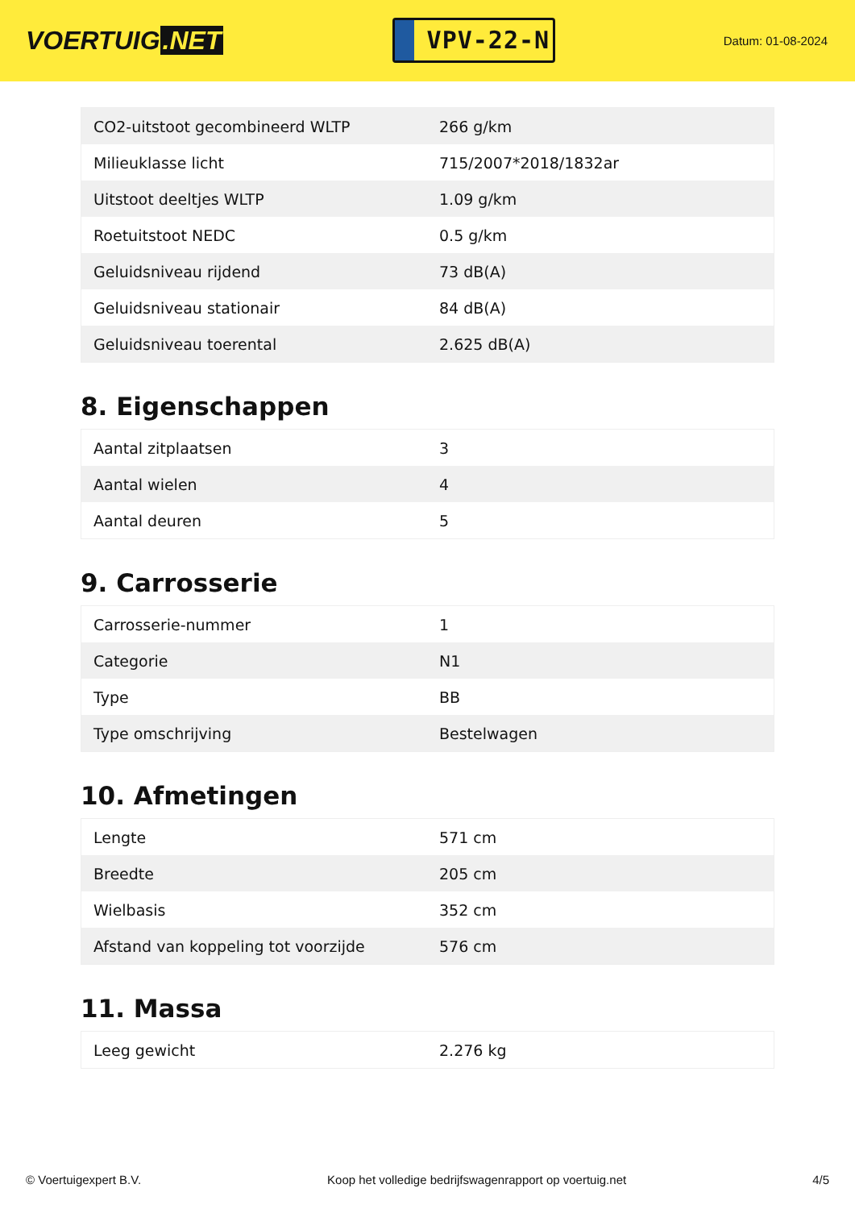VOERTUIG.NET
VPV-22-N
Datum: 01-08-2024
| CO2-uitstoot gecombineerd WLTP | 266 g/km |
| Milieuklasse licht | 715/2007*2018/1832ar |
| Uitstoot deeltjes WLTP | 1.09 g/km |
| Roetuitstoot NEDC | 0.5 g/km |
| Geluidsniveau rijdend | 73 dB(A) |
| Geluidsniveau stationair | 84 dB(A) |
| Geluidsniveau toerental | 2.625 dB(A) |
8. Eigenschappen
| Aantal zitplaatsen | 3 |
| Aantal wielen | 4 |
| Aantal deuren | 5 |
9. Carrosserie
| Carrosserie-nummer | 1 |
| Categorie | N1 |
| Type | BB |
| Type omschrijving | Bestelwagen |
10. Afmetingen
| Lengte | 571 cm |
| Breedte | 205 cm |
| Wielbasis | 352 cm |
| Afstand van koppeling tot voorzijde | 576 cm |
11. Massa
| Leeg gewicht | 2.276 kg |
© Voertuigexpert B.V. Koop het volledige bedrijfswagenrapport op voertuig.net 4/5